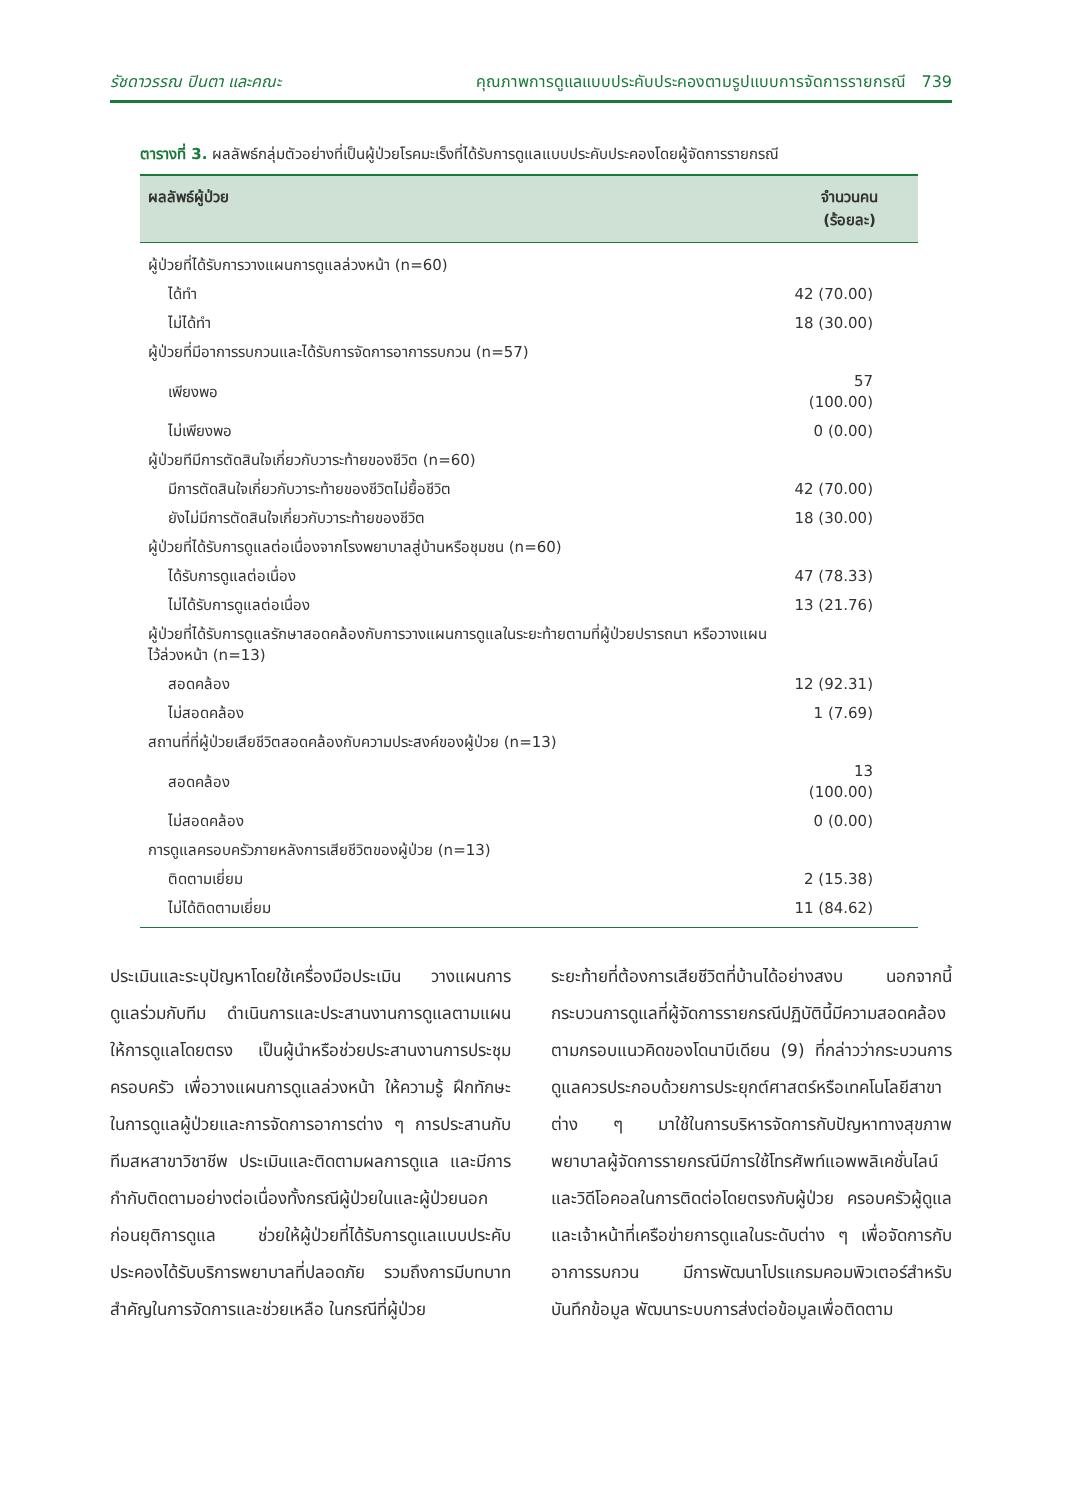รัชดาวรรณ ปินตา และคณะ คุณภาพการดูแลแบบประคับประคองตามรูปแบบการจัดการรายกรณี 739
ตารางที่ 3. ผลลัพธ์กลุ่มตัวอย่างที่เป็นผู้ป่วยโรคมะเร็งที่ได้รับการดูแลแบบประคับประคองโดยผู้จัดการรายกรณี
| ผลลัพธ์ผู้ป่วย | จำนวนคน (ร้อยละ) |
| --- | --- |
| ผู้ป่วยที่ได้รับการวางแผนการดูแลล่วงหน้า (n=60) | |
| ได้ทำ | 42 (70.00) |
| ไม่ได้ทำ | 18 (30.00) |
| ผู้ป่วยที่มีอาการรบกวนและได้รับการจัดการอาการรบกวน (n=57) | |
| เพียงพอ | 57 (100.00) |
| ไม่เพียงพอ | 0 (0.00) |
| ผู้ป่วยทีมีการตัดสินใจเกี่ยวกับวาระท้ายของชีวิต (n=60) | |
| มีการตัดสินใจเกี่ยวกับวาระท้ายของชีวิตไม่ยื้อชีวิต | 42 (70.00) |
| ยังไม่มีการตัดสินใจเกี่ยวกับวาระท้ายของชีวิต | 18 (30.00) |
| ผู้ป่วยที่ได้รับการดูแลต่อเนื่องจากโรงพยาบาลสู่บ้านหรือชุมชน (n=60) | |
| ได้รับการดูแลต่อเนื่อง | 47 (78.33) |
| ไม่ได้รับการดูแลต่อเนื่อง | 13 (21.76) |
| ผู้ป่วยที่ได้รับการดูแลรักษาสอดคล้องกับการวางแผนการดูแลในระยะท้ายตามที่ผู้ป่วยปรารถนา หรือวางแผนไว้ล่วงหน้า (n=13) | |
| สอดคล้อง | 12 (92.31) |
| ไม่สอดคล้อง | 1 (7.69) |
| สถานที่ที่ผู้ป่วยเสียชีวิตสอดคล้องกับความประสงค์ของผู้ป่วย (n=13) | |
| สอดคล้อง | 13 (100.00) |
| ไม่สอดคล้อง | 0 (0.00) |
| การดูแลครอบครัวภายหลังการเสียชีวิตของผู้ป่วย (n=13) | |
| ติดตามเยี่ยม | 2 (15.38) |
| ไม่ได้ติดตามเยี่ยม | 11 (84.62) |
ประเมินและระบุปัญหาโดยใช้เครื่องมือประเมิน วางแผนการดูแลร่วมกับทีม ดำเนินการและประสานงานการดูแลตามแผนให้การดูแลโดยตรง เป็นผู้นำหรือช่วยประสานงานการประชุมครอบครัว เพื่อวางแผนการดูแลล่วงหน้า ให้ความรู้ ฝึกทักษะในการดูแลผู้ป่วยและการจัดการอาการต่าง ๆ การประสานกับทีมสหสาขาวิชาชีพ ประเมินและติดตามผลการดูแล และมีการกำกับติดตามอย่างต่อเนื่องทั้งกรณีผู้ป่วยในและผู้ป่วยนอกก่อนยุติการดูแล ช่วยให้ผู้ป่วยที่ได้รับการดูแลแบบประคับประคองได้รับบริการพยาบาลที่ปลอดภัย รวมถึงการมีบทบาทสำคัญในการจัดการและช่วยเหลือ ในกรณีที่ผู้ป่วย
ระยะท้ายที่ต้องการเสียชีวิตที่บ้านได้อย่างสงบ นอกจากนี้กระบวนการดูแลที่ผู้จัดการรายกรณีปฏิบัตินี้มีความสอดคล้องตามกรอบแนวคิดของโดนาบีเดียน (9) ที่กล่าวว่ากระบวนการดูแลควรประกอบด้วยการประยุกต์ศาสตร์หรือเทคโนโลยีสาขาต่าง ๆ มาใช้ในการบริหารจัดการกับปัญหาทางสุขภาพ พยาบาลผู้จัดการรายกรณีมีการใช้โทรศัพท์แอพพลิเคชั่นไลน์และวิดีโอคอลในการติดต่อโดยตรงกับผู้ป่วย ครอบครัวผู้ดูแลและเจ้าหน้าที่เครือข่ายการดูแลในระดับต่าง ๆ เพื่อจัดการกับอาการรบกวน มีการพัฒนาโปรแกรมคอมพิวเตอร์สำหรับบันทึกข้อมูล พัฒนาระบบการส่งต่อข้อมูลเพื่อติดตาม